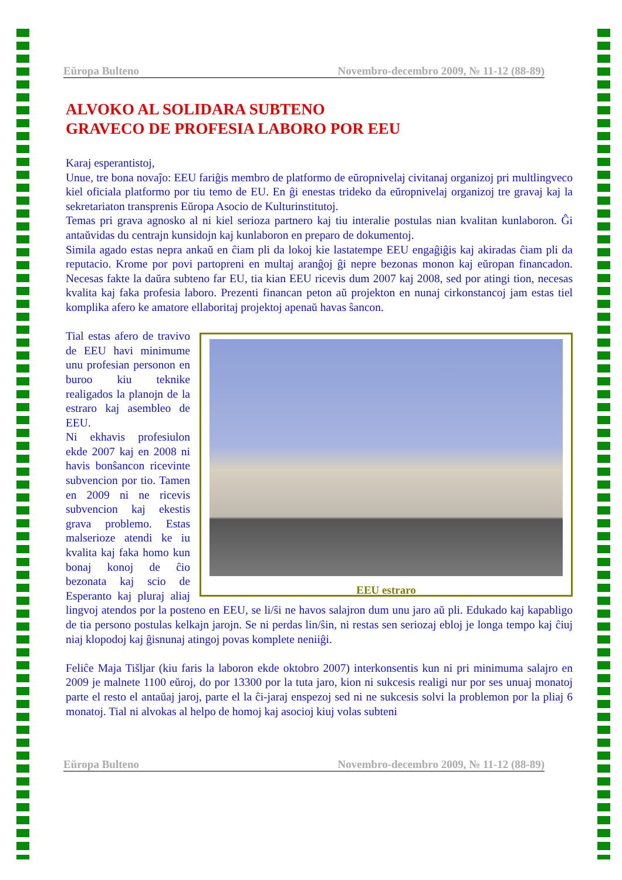Eŭropa Bulteno Novembro-decembro 2009, № 11-12 (88-89)
ALVOKO AL SOLIDARA SUBTENO
GRAVECO DE PROFESIA LABORO POR EEU
Karaj esperantistoj,
Unue, tre bona novaĵo: EEU fariĝis membro de platformo de eŭropnivelaj civitanaj organizoj pri multlingveco kiel oficiala platformo por tiu temo de EU. En ĝi enestas trideko da eŭropnivelaj organizoj tre gravaj kaj la sekretariaton transprenis Eŭropa Asocio de Kulturinstitutoj.
Temas pri grava agnosko al ni kiel serioza partnero kaj tiu interalie postulas nian kvalitan kunlaboron. Ĝi antaŭvidas du centrajn kunsidojn kaj kunlaboron en preparo de dokumentoj.
Simila agado estas nepra ankaŭ en ĉiam pli da lokoj kie lastatempe EEU engaĝiĝis kaj akiradas ĉiam pli da reputacio. Krome por povi partopreni en multaj aranĝoj ĝi nepre bezonas monon kaj eŭropan financadon. Necesas fakte la daŭra subteno far EU, tia kian EEU ricevis dum 2007 kaj 2008, sed por atingi tion, necesas kvalita kaj faka profesia laboro. Prezenti financan peton aŭ projekton en nunaj cirkonstancoj jam estas tiel komplika afero ke amatore ellaboritaj projektoj apenaŭ havas ŝancon.
EEU estraro
Tial estas afero de travivo de EEU havi minimume unu profesian personon en buroo kiu teknike realigados la planojn de la estraro kaj asembleo de EEU.
Ni ekhavis profesiulon ekde 2007 kaj en 2008 ni havis bonŝancon ricevinte subvencion por tio. Tamen en 2009 ni ne ricevis subvencion kaj ekestis grava problemo. Estas malserioze atendi ke iu kvalita kaj faka homo kun bonaj konoj de ĉio bezonata kaj scio de Esperanto kaj pluraj aliaj lingvoj atendos por la posteno en EEU, se li/ŝi ne havos salajron dum unu jaro aŭ pli. Edukado kaj kapabligo de tia persono postulas kelkajn jarojn. Se ni perdas lin/ŝin, ni restas sen seriozaj ebloj je longa tempo kaj ĉiuj niaj klopodoj kaj ĝisnunaj atingoj povas komplete neniiĝi.
Feliĉe Maja Tišljar (kiu faris la laboron ekde oktobro 2007) interkonsentis kun ni pri minimuma salajro en 2009 je malnete 1100 eŭroj, do por 13300 por la tuta jaro, kion ni sukcesis realigi nur por ses unuaj monatoj parte el resto el antaŭaj jaroj, parte el la ĉi-jaraj enspezoj sed ni ne sukcesis solvi la problemon por la pliaj 6 monatoj. Tial ni alvokas al helpo de homoj kaj asocioj kiuj volas subteni
Eŭropa Bulteno Novembro-decembro 2009, № 11-12 (88-89)